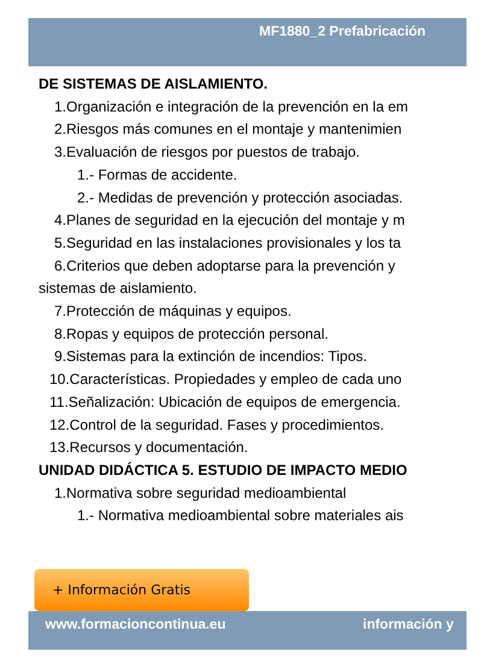MF1880_2 Prefabricación
DE SISTEMAS DE AISLAMIENTO.
1.Organización e integración de la prevención en la em
2.Riesgos más comunes en el montaje y mantenimien
3.Evaluación de riesgos por puestos de trabajo.
1.- Formas de accidente.
2.- Medidas de prevención y protección asociadas.
4.Planes de seguridad en la ejecución del montaje y m
5.Seguridad en las instalaciones provisionales y los ta
6.Criterios que deben adoptarse para la prevención y
sistemas de aislamiento.
7.Protección de máquinas y equipos.
8.Ropas y equipos de protección personal.
9.Sistemas para la extinción de incendios: Tipos.
10.Características. Propiedades y empleo de cada uno
11.Señalización: Ubicación de equipos de emergencia.
12.Control de la seguridad. Fases y procedimientos.
13.Recursos y documentación.
UNIDAD DIDÁCTICA 5. ESTUDIO DE IMPACTO MEDIO
1.Normativa sobre seguridad medioambiental
1.- Normativa medioambiental sobre materiales ais
+ Información Gratis
www.formacioncontinua.eu información y